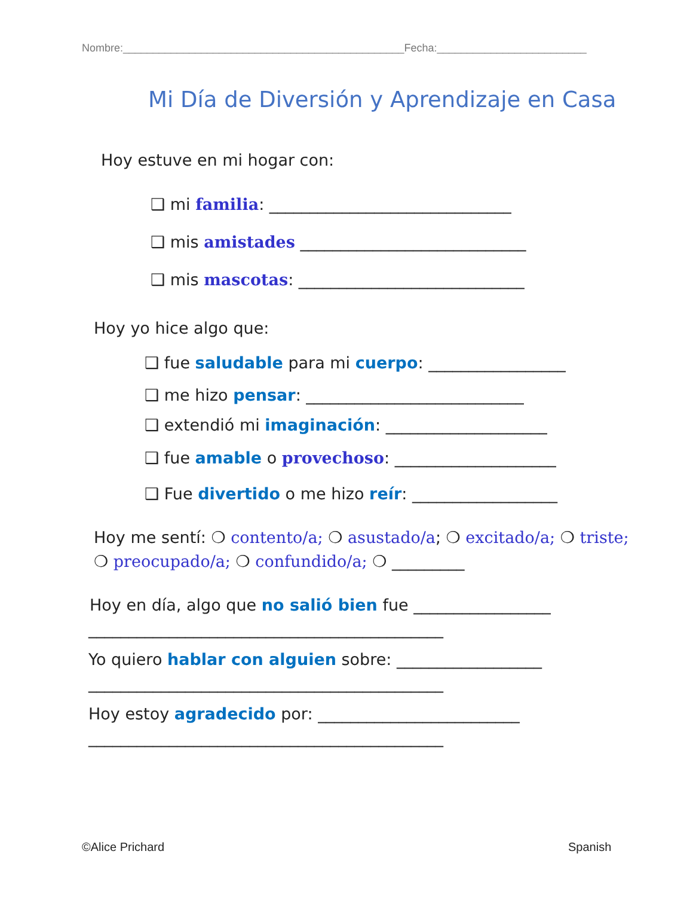Nombre:_______________________________________________Fecha:_________________________
Mi Día de Diversión y Aprendizaje en Casa
Hoy estuve en mi hogar con:
❑ mi familia: ______________________________
❑ mis amistades ____________________________
❑ mis mascotas: ____________________________
Hoy yo hice algo que:
❑ fue saludable para mi cuerpo: _________________
❑ me hizo pensar: ___________________________
❑ extendió mi imaginación: ____________________
❑ fue amable o provechoso: ____________________
❑ Fue divertido o me hizo reír: __________________
Hoy me sentí: ❍ contento/a; ❍ asustado/a; ❍ excitado/a; ❍ triste;
❍ preocupado/a; ❍ confundido/a; ❍ _________
Hoy en día, algo que no salió bien fue _________________
____________________________________________
Yo quiero hablar con alguien sobre: __________________
____________________________________________
Hoy estoy agradecido por: _________________________
____________________________________________
©Alice Prichard Spanish